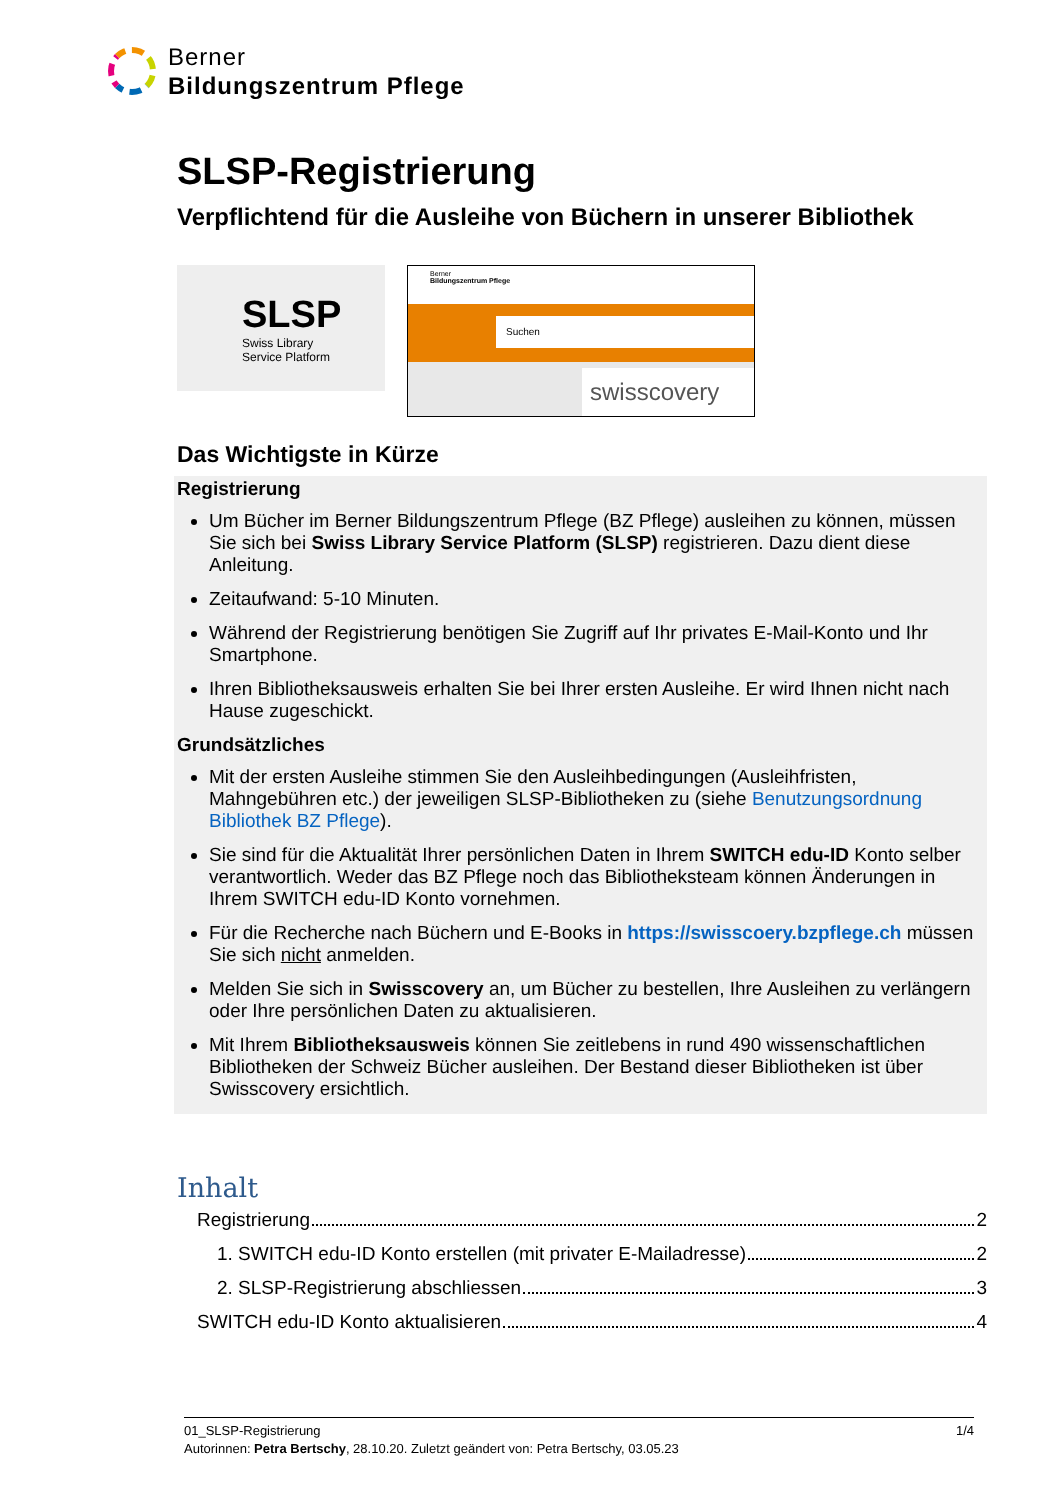Berner
Bildungszentrum Pflege
SLSP-Registrierung
Verpflichtend für die Ausleihe von Büchern in unserer Bibliothek
SLSP
Swiss Library
Service Platform
Berner
Bildungszentrum Pflege
Suchen
swisscovery
Das Wichtigste in Kürze
Registrierung
Um Bücher im Berner Bildungszentrum Pflege (BZ Pflege) ausleihen zu können, müssen Sie sich bei Swiss Library Service Platform (SLSP) registrieren. Dazu dient diese Anleitung.
Zeitaufwand: 5-10 Minuten.
Während der Registrierung benötigen Sie Zugriff auf Ihr privates E-Mail-Konto und Ihr Smartphone.
Ihren Bibliotheksausweis erhalten Sie bei Ihrer ersten Ausleihe. Er wird Ihnen nicht nach Hause zugeschickt.
Grundsätzliches
Mit der ersten Ausleihe stimmen Sie den Ausleihbedingungen (Ausleihfristen, Mahngebühren etc.) der jeweiligen SLSP-Bibliotheken zu (siehe Benutzungsordnung Bibliothek BZ Pflege).
Sie sind für die Aktualität Ihrer persönlichen Daten in Ihrem SWITCH edu-ID Konto selber verantwortlich. Weder das BZ Pflege noch das Bibliotheksteam können Änderungen in Ihrem SWITCH edu-ID Konto vornehmen.
Für die Recherche nach Büchern und E-Books in https://swisscoery.bzpflege.ch müssen Sie sich nicht anmelden.
Melden Sie sich in Swisscovery an, um Bücher zu bestellen, Ihre Ausleihen zu verlängern oder Ihre persönlichen Daten zu aktualisieren.
Mit Ihrem Bibliotheksausweis können Sie zeitlebens in rund 490 wissenschaftlichen Bibliotheken der Schweiz Bücher ausleihen. Der Bestand dieser Bibliotheken ist über Swisscovery ersichtlich.
Inhalt
Registrierung 2
1. SWITCH edu-ID Konto erstellen (mit privater E-Mailadresse) 2
2. SLSP-Registrierung abschliessen 3
SWITCH edu-ID Konto aktualisieren 4
01_SLSP-Registrierung 1/4
Autorinnen: Petra Bertschy, 28.10.20. Zuletzt geändert von: Petra Bertschy, 03.05.23